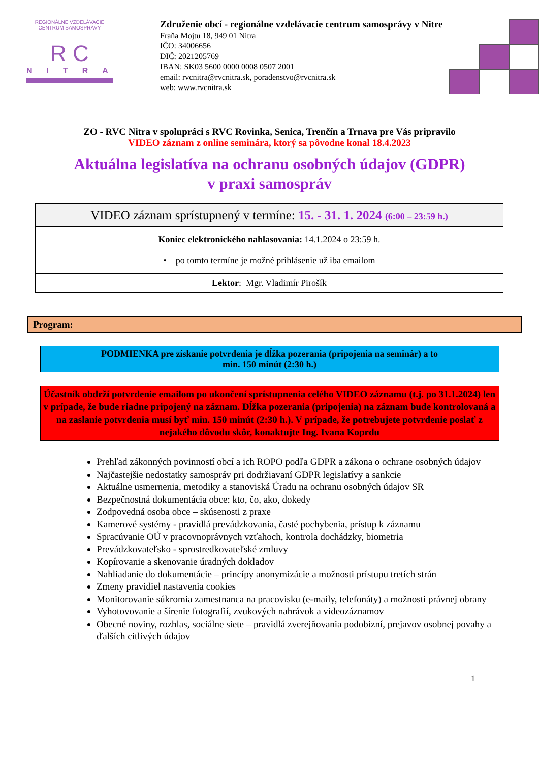REGIONÁLNE VZDELÁVACIE CENTRUM SAMOSPRÁVY
R C
NITRA
Združenie obcí - regionálne vzdelávacie centrum samosprávy v Nitre
Fraňa Mojtu 18, 949 01 Nitra
IČO: 34006656
DIČ: 2021205769
IBAN: SK03 5600 0000 0008 0507 2001
email: rvcnitra@rvcnitra.sk, poradenstvo@rvcnitra.sk
web: www.rvcnitra.sk
ZO - RVC Nitra v spolupráci s RVC Rovinka, Senica, Trenčín a Trnava pre Vás pripravilo
VIDEO záznam z online seminára, ktorý sa pôvodne konal 18.4.2023
Aktuálna legislatíva na ochranu osobných údajov (GDPR)
v praxi samospráv
| VIDEO záznam sprístupnený v termíne: 15. - 31. 1. 2024 (6:00 – 23:59 h.) |
| Koniec elektronického nahlasovania: 14.1.2024 o 23:59 h. • po tomto termíne je možné prihlásenie už iba emailom |
| Lektor : Mgr. Vladimír Pirošík |
Program:
PODMIENKA pre získanie potvrdenia je dĺžka pozerania (pripojenia na seminár) a to
min. 150 minút (2:30 h.)
Účastník obdrží potvrdenie emailom po ukončení sprístupnenia celého VIDEO záznamu (t.j. po 31.1.2024) len v prípade, že bude riadne pripojený na záznam. Dĺžka pozerania (pripojenia) na záznam bude kontrolovaná a na zaslanie potvrdenia musí byť min. 150 minút (2:30 h.). V prípade, že potrebujete potvrdenie poslať z nejakého dôvodu skôr, konaktujte Ing. Ivana Koprdu
Prehľad zákonných povinností obcí a ich ROPO podľa GDPR a zákona o ochrane osobných údajov
Najčastejšie nedostatky samospráv pri dodržiavaní GDPR legislatívy a sankcie
Aktuálne usmernenia, metodiky a stanoviská Úradu na ochranu osobných údajov SR
Bezpečnostná dokumentácia obce: kto, čo, ako, dokedy
Zodpovedná osoba obce – skúsenosti z praxe
Kamerové systémy - pravidlá prevádzkovania, časté pochybenia, prístup k záznamu
Spracúvanie OÚ v pracovnoprávnych vzťahoch, kontrola dochádzky, biometria
Prevádzkovateľsko - sprostredkovateľské zmluvy
Kopírovanie a skenovanie úradných dokladov
Nahliadanie do dokumentácie – princípy anonymizácie a možnosti prístupu tretích strán
Zmeny pravidiel nastavenia cookies
Monitorovanie súkromia zamestnanca na pracovisku (e-maily, telefonáty) a možnosti právnej obrany
Vyhotovovanie a šírenie fotografií, zvukových nahrávok a videozáznamov
Obecné noviny, rozhlas, sociálne siete – pravidlá zverejňovania podobizní, prejavov osobnej povahy a ďalších citlivých údajov
1